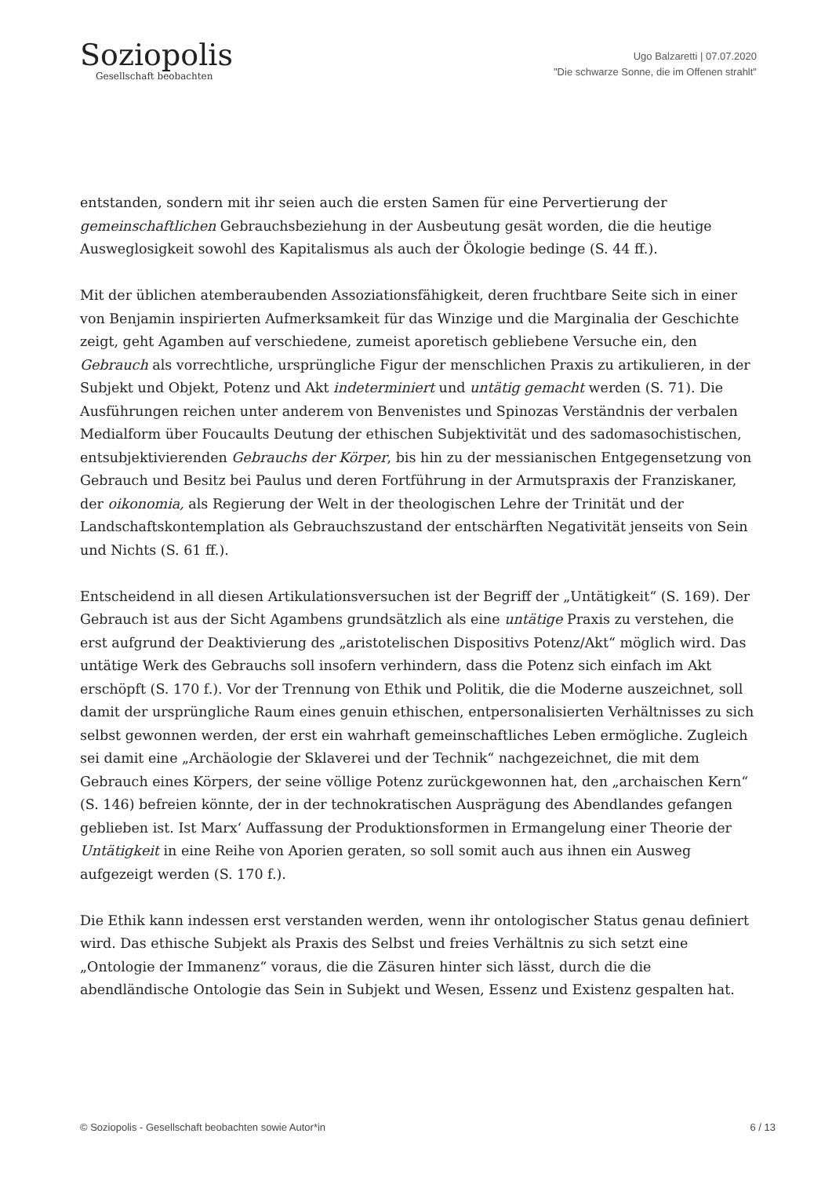Soziopolis
Gesellschaft beobachten
Ugo Balzaretti | 07.07.2020
"Die schwarze Sonne, die im Offenen strahlt"
entstanden, sondern mit ihr seien auch die ersten Samen für eine Pervertierung der gemeinschaftlichen Gebrauchsbeziehung in der Ausbeutung gesät worden, die die heutige Ausweglosigkeit sowohl des Kapitalismus als auch der Ökologie bedinge (S. 44 ff.).
Mit der üblichen atemberaubenden Assoziationsfähigkeit, deren fruchtbare Seite sich in einer von Benjamin inspirierten Aufmerksamkeit für das Winzige und die Marginalia der Geschichte zeigt, geht Agamben auf verschiedene, zumeist aporetisch gebliebene Versuche ein, den Gebrauch als vorrechtliche, ursprüngliche Figur der menschlichen Praxis zu artikulieren, in der Subjekt und Objekt, Potenz und Akt indeterminiert und untätig gemacht werden (S. 71). Die Ausführungen reichen unter anderem von Benvenistes und Spinozas Verständnis der verbalen Medialform über Foucaults Deutung der ethischen Subjektivität und des sadomasochistischen, entsubjektivierenden Gebrauchs der Körper, bis hin zu der messianischen Entgegensetzung von Gebrauch und Besitz bei Paulus und deren Fortführung in der Armutspraxis der Franziskaner, der oikonomia, als Regierung der Welt in der theologischen Lehre der Trinität und der Landschaftskontemplation als Gebrauchszustand der entschärften Negativität jenseits von Sein und Nichts (S. 61 ff.).
Entscheidend in all diesen Artikulationsversuchen ist der Begriff der „Untätigkeit“ (S. 169). Der Gebrauch ist aus der Sicht Agambens grundsätzlich als eine untätige Praxis zu verstehen, die erst aufgrund der Deaktivierung des „aristotelischen Dispositivs Potenz/Akt“ möglich wird. Das untätige Werk des Gebrauchs soll insofern verhindern, dass die Potenz sich einfach im Akt erschöpft (S. 170 f.). Vor der Trennung von Ethik und Politik, die die Moderne auszeichnet, soll damit der ursprüngliche Raum eines genuin ethischen, entpersonalisierten Verhältnisses zu sich selbst gewonnen werden, der erst ein wahrhaft gemeinschaftliches Leben ermögliche. Zugleich sei damit eine „Archäologie der Sklaverei und der Technik“ nachgezeichnet, die mit dem Gebrauch eines Körpers, der seine völlige Potenz zurückgewonnen hat, den „archaischen Kern“ (S. 146) befreien könnte, der in der technokratischen Ausprägung des Abendlandes gefangen geblieben ist. Ist Marx‘ Auffassung der Produktionsformen in Ermangelung einer Theorie der Untätigkeit in eine Reihe von Aporien geraten, so soll somit auch aus ihnen ein Ausweg aufgezeigt werden (S. 170 f.).
Die Ethik kann indessen erst verstanden werden, wenn ihr ontologischer Status genau definiert wird. Das ethische Subjekt als Praxis des Selbst und freies Verhältnis zu sich setzt eine „Ontologie der Immanenz“ voraus, die die Zäsuren hinter sich lässt, durch die die abendländische Ontologie das Sein in Subjekt und Wesen, Essenz und Existenz gespalten hat.
© Soziopolis - Gesellschaft beobachten sowie Autor*in 6 / 13